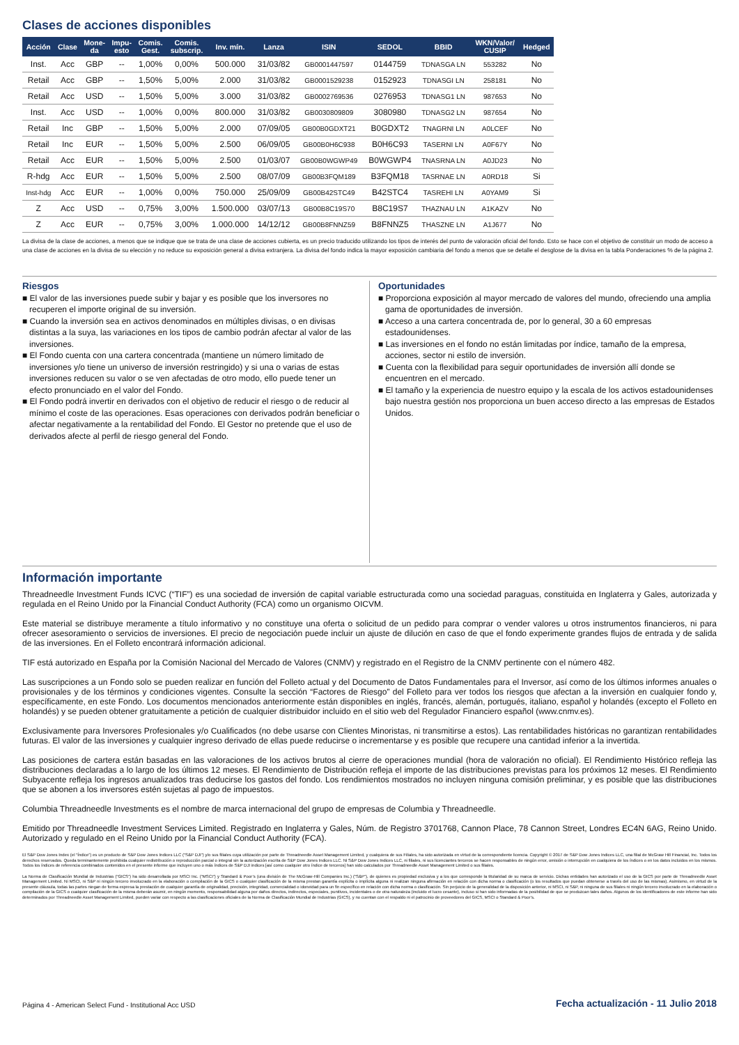Clases de acciones disponibles
| Acción | Clase | Mone- da | Impu- esto | Comis. Gest. | Comis. subscrip. | Inv. mín. | Lanza | ISIN | SEDOL | BBID | WKN/Valor/ CUSIP | Hedged |
| --- | --- | --- | --- | --- | --- | --- | --- | --- | --- | --- | --- | --- |
| Inst. | Acc | GBP | -- | 1,00% | 0,00% | 500.000 | 31/03/82 | GB0001447597 | 0144759 | TDNASGA LN | 553282 | No |
| Retail | Acc | GBP | -- | 1,50% | 5,00% | 2.000 | 31/03/82 | GB0001529238 | 0152923 | TDNASGI LN | 258181 | No |
| Retail | Acc | USD | -- | 1,50% | 5,00% | 3.000 | 31/03/82 | GB0002769536 | 0276953 | TDNASG1 LN | 987653 | No |
| Inst. | Acc | USD | -- | 1,00% | 0,00% | 800.000 | 31/03/82 | GB0030809809 | 3080980 | TDNASG2 LN | 987654 | No |
| Retail | Inc | GBP | -- | 1,50% | 5,00% | 2.000 | 07/09/05 | GB00B0GDXT21 | B0GDXT2 | TNAGRNI LN | A0LCEF | No |
| Retail | Inc | EUR | -- | 1,50% | 5,00% | 2.500 | 06/09/05 | GB00B0H6C938 | B0H6C93 | TASERNI LN | A0F67Y | No |
| Retail | Acc | EUR | -- | 1,50% | 5,00% | 2.500 | 01/03/07 | GB00B0WGWP49 | B0WGWP4 | TNASRNA LN | A0JD23 | No |
| R-hdg | Acc | EUR | -- | 1,50% | 5,00% | 2.500 | 08/07/09 | GB00B3FQM189 | B3FQM18 | TASRNAE LN | A0RD18 | Si |
| Inst-hdg | Acc | EUR | -- | 1,00% | 0,00% | 750.000 | 25/09/09 | GB00B42STC49 | B42STC4 | TASREHI LN | A0YAM9 | Si |
| Z | Acc | USD | -- | 0,75% | 3,00% | 1.500.000 | 03/07/13 | GB00B8C19S70 | B8C19S7 | THAZNAU LN | A1KAZV | No |
| Z | Acc | EUR | -- | 0,75% | 3,00% | 1.000.000 | 14/12/12 | GB00B8FNNZ59 | B8FNNZ5 | THASZNE LN | A1J677 | No |
La divisa de la clase de acciones, a menos que se indique que se trata de una clase de acciones cubierta, es un precio traducido utilizando los tipos de interés del punto de valoración oficial del fondo. Esto se hace con el objetivo de constituir un modo de acceso a una clase de acciones en la divisa de su elección y no reduce su exposición general a divisa extranjera. La divisa del fondo indica la mayor exposición cambiaria del fondo a menos que se detalle el desglose de la divisa en la tabla Ponderaciones % de la página 2.
Riesgos
■ El valor de las inversiones puede subir y bajar y es posible que los inversores no recuperen el importe original de su inversión.
■ Cuando la inversión sea en activos denominados en múltiples divisas, o en divisas distintas a la suya, las variaciones en los tipos de cambio podrán afectar al valor de las inversiones.
■ El Fondo cuenta con una cartera concentrada (mantiene un número limitado de inversiones y/o tiene un universo de inversión restringido) y si una o varias de estas inversiones reducen su valor o se ven afectadas de otro modo, ello puede tener un efecto pronunciado en el valor del Fondo.
■ El Fondo podrá invertir en derivados con el objetivo de reducir el riesgo o de reducir al mínimo el coste de las operaciones. Esas operaciones con derivados podrán beneficiar o afectar negativamente a la rentabilidad del Fondo. El Gestor no pretende que el uso de derivados afecte al perfil de riesgo general del Fondo.
Oportunidades
■ Proporciona exposición al mayor mercado de valores del mundo, ofreciendo una amplia gama de oportunidades de inversión.
■ Acceso a una cartera concentrada de, por lo general, 30 a 60 empresas estadounidenses.
■ Las inversiones en el fondo no están limitadas por índice, tamaño de la empresa, acciones, sector ni estilo de inversión.
■ Cuenta con la flexibilidad para seguir oportunidades de inversión allí donde se encuentren en el mercado.
■ El tamaño y la experiencia de nuestro equipo y la escala de los activos estadounidenses bajo nuestra gestión nos proporciona un buen acceso directo a las empresas de Estados Unidos.
Información importante
Threadneedle Investment Funds ICVC (“TIF”) es una sociedad de inversión de capital variable estructurada como una sociedad paraguas, constituida en Inglaterra y Gales, autorizada y regulada en el Reino Unido por la Financial Conduct Authority (FCA) como un organismo OICVM.
Este material se distribuye meramente a título informativo y no constituye una oferta o solicitud de un pedido para comprar o vender valores u otros instrumentos financieros, ni para ofrecer asesoramiento o servicios de inversiones. El precio de negociación puede incluir un ajuste de dilución en caso de que el fondo experimente grandes flujos de entrada y de salida de las inversiones. En el Folleto encontrará información adicional.
TIF está autorizado en España por la Comisión Nacional del Mercado de Valores (CNMV) y registrado en el Registro de la CNMV pertinente con el número 482.
Las suscripciones a un Fondo solo se pueden realizar en función del Folleto actual y del Documento de Datos Fundamentales para el Inversor, así como de los últimos informes anuales o provisionales y de los términos y condiciones vigentes. Consulte la sección “Factores de Riesgo” del Folleto para ver todos los riesgos que afectan a la inversión en cualquier fondo y, específicamente, en este Fondo. Los documentos mencionados anteriormente están disponibles en inglés, francés, alemán, portugués, italiano, español y holandés (excepto el Folleto en holandés) y se pueden obtener gratuitamente a petición de cualquier distribuidor incluido en el sitio web del Regulador Financiero español (www.cnmv.es).
Exclusivamente para Inversores Profesionales y/o Cualificados (no debe usarse con Clientes Minoristas, ni transmitirse a estos). Las rentabilidades históricas no garantizan rentabilidades futuras. El valor de las inversiones y cualquier ingreso derivado de ellas puede reducirse o incrementarse y es posible que recupere una cantidad inferior a la invertida.
Las posiciones de cartera están basadas en las valoraciones de los activos brutos al cierre de operaciones mundial (hora de valoración no oficial). El Rendimiento Histórico refleja las distribuciones declaradas a lo largo de los últimos 12 meses. El Rendimiento de Distribución refleja el importe de las distribuciones previstas para los próximos 12 meses. El Rendimiento Subyacente refleja los ingresos anualizados tras deducirse los gastos del fondo. Los rendimientos mostrados no incluyen ninguna comisión preliminar, y es posible que las distribuciones que se abonen a los inversores estén sujetas al pago de impuestos.
Columbia Threadneedle Investments es el nombre de marca internacional del grupo de empresas de Columbia y Threadneedle.
Emitido por Threadneedle Investment Services Limited. Registrado en Inglaterra y Gales, Núm. de Registro 3701768, Cannon Place, 78 Cannon Street, Londres EC4N 6AG, Reino Unido. Autorizado y regulado en el Reino Unido por la Financial Conduct Authority (FCA).
El S&P Dow Jones Index (el “Índice”) es un producto de S&P Dow Jones Indices LLC (“S&P DJI”) y/o sus filiales cuya utilización por parte de Threadneedle Asset Management Limited, y cualquiera de sus Filiales, ha sido autorizada en virtud de la correspondiente licencia. Copyright © 2017 de S&P Dow Jones Indices LLC, una filial de McGraw Hill Financial, Inc. Todos los derechos reservados. Queda terminantemente prohibida cualquier redistribución o reproducción parcial o integral sin la autorización escrita de S&P Dow Jones Indices LLC. Ni S&P Dow Jones Indices LLC, ni filiales, ni sus licenciantes terceros se hacen responsables de ningún error, omisión o interrupción en cualquiera de los índices o en los datos incluidos en los mismos. Todos los índices de referencia combinados contenidos en el presente informe que incluyen uno o más índices de S&P DJI indices [así como cualquier otro índice de terceros] han sido calculados por Threadneedle Asset Management Limited o sus filiales.
La Norma de Clasificación Mundial de Industrias (“GICS”) ha sido desarrollada por MSCI Inc. (“MSCI”) y Standard & Poor’s (una división de The McGraw-Hill Companies Inc.) (“S&P”), de quienes es propiedad exclusiva y a los que corresponde la titularidad de su marca de servicio. Dichas entidades han autorizado el uso de la GICS por parte de Threadneedle Asset Management Limited. Ni MSCI, ni S&P ni ningún tercero involucrado en la elaboración o compilación de la GICS o cualquier clasificación de la misma prestan garantía explícita o implícita alguna ni realizan ninguna afirmación en relación con dicha norma o clasificación (o los resultados que puedan obtenerse a través del uso de las mismas). Asimismo, en virtud de la presente cláusula, todas las partes niegan de forma expresa la prestación de cualquier garantía de originalidad, precisión, integridad, comercialidad o idoneidad para un fin específico en relación con dicha norma o clasificación. Sin perjuicio de la generalidad de la disposición anterior, ni MSCI, ni S&P, ni ninguna de sus filiales ni ningún tercero involucrado en la elaboración o compilación de la GICS o cualquier clasificación de la misma deberán asumir, en ningún momento, responsabilidad alguna por daños directos, indirectos, especiales, punitivos, incidentales o de otra naturaleza (incluido el lucro cesante), incluso si han sido informadas de la posibilidad de que se produzcan tales daños. Algunos de los identificadores de este informe han sido determinados por Threadneedle Asset Management Limited, pueden variar con respecto a las clasificaciones oficiales de la Norma de Clasificación Mundial de Industrias (GICS), y no cuentan con el respaldo ni el patrocinio de proveedores del GICS, MSCI o Standard & Poor’s.
Página 4 - American Select Fund - Institutional Acc USD Fecha actualización - 11 Julio 2018